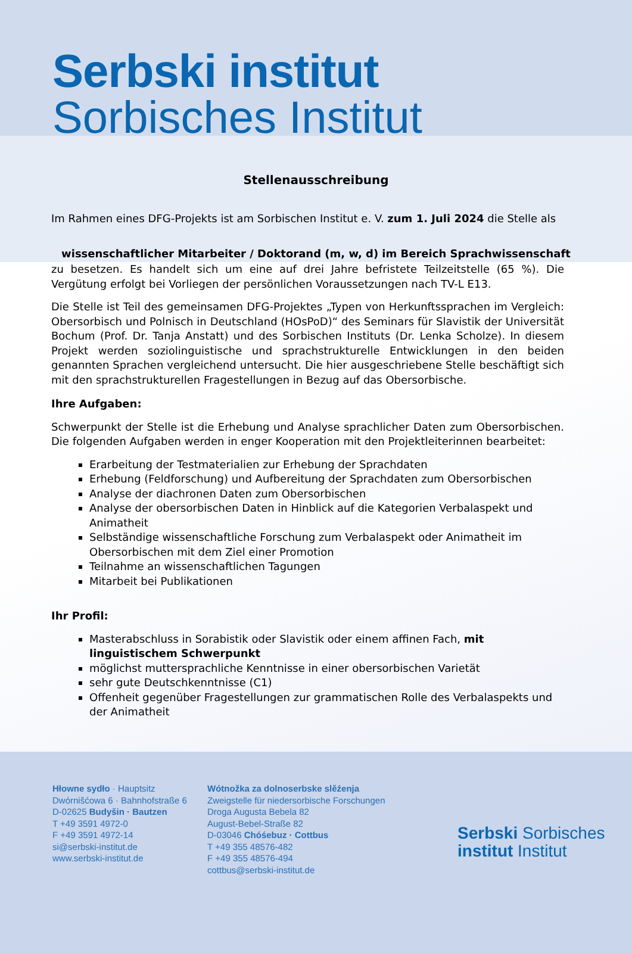Serbski institut
Sorbisches Institut
Stellenausschreibung
Im Rahmen eines DFG-Projekts ist am Sorbischen Institut e. V. zum 1. Juli 2024 die Stelle als
wissenschaftlicher Mitarbeiter / Doktorand (m, w, d) im Bereich Sprachwissenschaft
zu besetzen. Es handelt sich um eine auf drei Jahre befristete Teilzeitstelle (65 %). Die Vergütung erfolgt bei Vorliegen der persönlichen Voraussetzungen nach TV-L E13.
Die Stelle ist Teil des gemeinsamen DFG-Projektes „Typen von Herkunftssprachen im Vergleich: Obersorbisch und Polnisch in Deutschland (HOsPoD)“ des Seminars für Slavistik der Universität Bochum (Prof. Dr. Tanja Anstatt) und des Sorbischen Instituts (Dr. Lenka Scholze). In diesem Projekt werden soziolinguistische und sprachstrukturelle Entwicklungen in den beiden genannten Sprachen vergleichend untersucht. Die hier ausgeschriebene Stelle beschäftigt sich mit den sprachstrukturellen Fragestellungen in Bezug auf das Obersorbische.
Ihre Aufgaben:
Schwerpunkt der Stelle ist die Erhebung und Analyse sprachlicher Daten zum Obersorbischen. Die folgenden Aufgaben werden in enger Kooperation mit den Projektleiterinnen bearbeitet:
Erarbeitung der Testmaterialien zur Erhebung der Sprachdaten
Erhebung (Feldforschung) und Aufbereitung der Sprachdaten zum Obersorbischen
Analyse der diachronen Daten zum Obersorbischen
Analyse der obersorbischen Daten in Hinblick auf die Kategorien Verbalaspekt und Animatheit
Selbständige wissenschaftliche Forschung zum Verbalaspekt oder Animatheit im Obersorbischen mit dem Ziel einer Promotion
Teilnahme an wissenschaftlichen Tagungen
Mitarbeit bei Publikationen
Ihr Profil:
Masterabschluss in Sorabistik oder Slavistik oder einem affinen Fach, mit linguistischem Schwerpunkt
möglichst muttersprachliche Kenntnisse in einer obersorbischen Varietät
sehr gute Deutschkenntnisse (C1)
Offenheit gegenüber Fragestellungen zur grammatischen Rolle des Verbalaspekts und der Animatheit
Hłowne sydło · Hauptsitz
Dwórnišćowa 6 · Bahnhofstraße 6
D-02625 Budyšin · Bautzen
T +49 3591 4972-0
F +49 3591 4972-14
si@serbski-institut.de
www.serbski-institut.de
Wótnožka za dolnoserbske slěźenja
Zweigstelle für niedersorbische Forschungen
Droga Augusta Bebela 82
August-Bebel-Straße 82
D-03046 Chóśebuz · Cottbus
T +49 355 48576-482
F +49 355 48576-494
cottbus@serbski-institut.de
Serbski Sorbisches
institut Institut